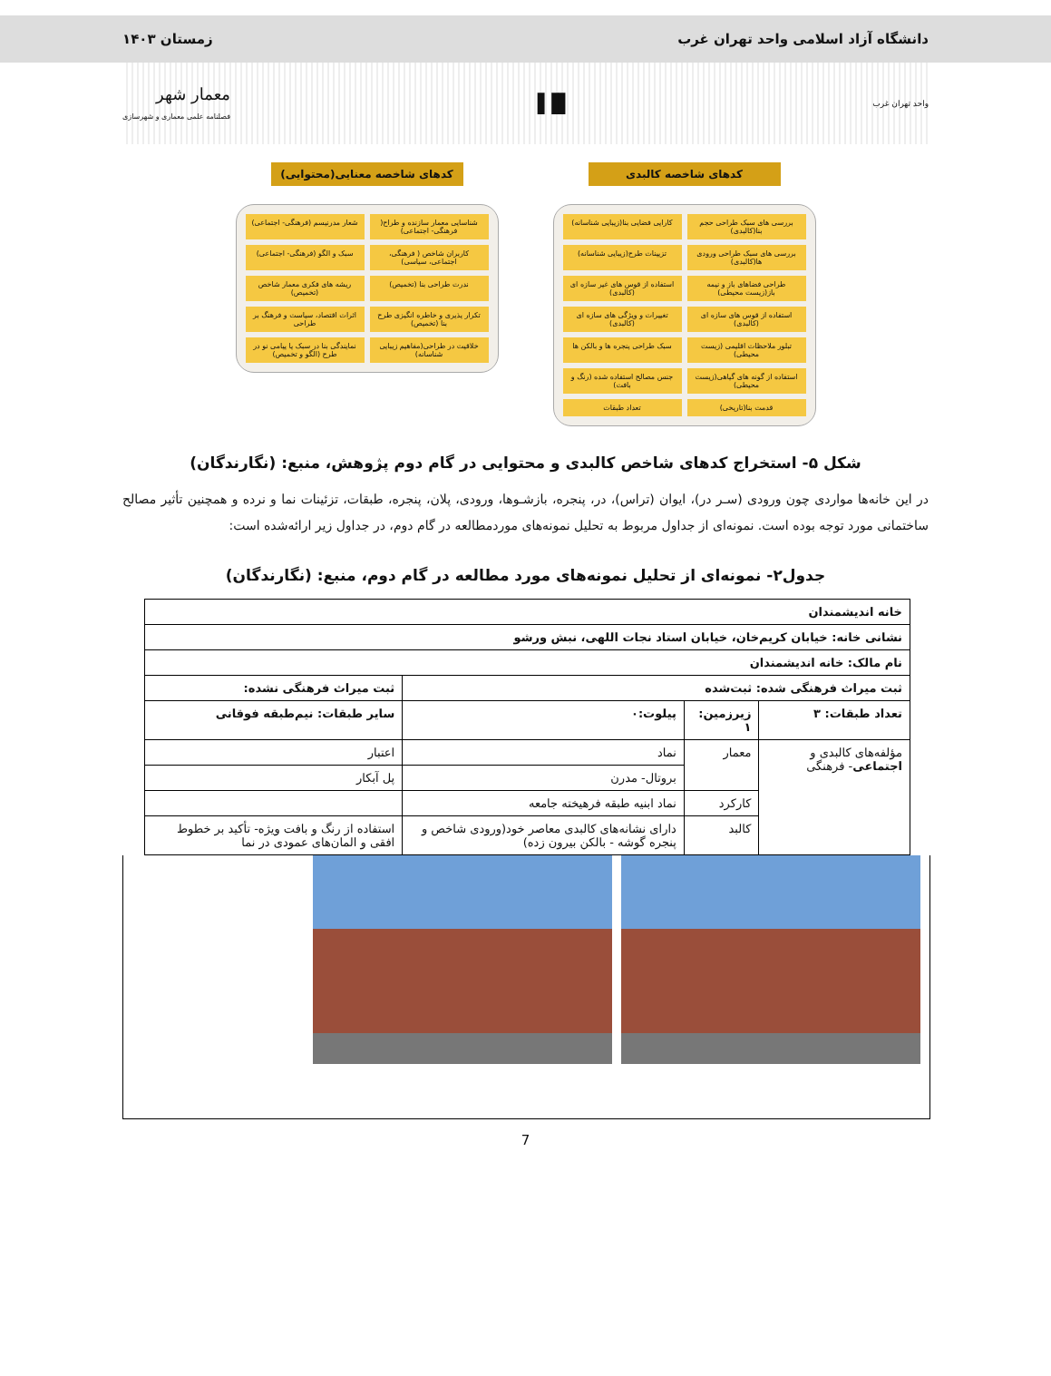دانشگاه آزاد اسلامی واحد تهران غرب زمستان ۱۴۰۳
واحد تهران غرب ▌▐▐ معمار شهر
فصلنامه علمی معماری و شهرسازی
کدهای شاخصه کالبدی
بررسی های سبک طراحی حجم بنا(کالبدی)
کارایی فضایی بنا(زیبایی شناسانه)
بررسی های سبک طراحی ورودی ها(کالبدی)
تزیینات طرح(زیبایی شناسانه)
طراحی فضاهای باز و نیمه باز(زیست محیطی)
استفاده از قوس های غیر سازه ای (کالبدی)
استفاده از قوس های سازه ای (کالبدی)
تغییرات و ویژگی های سازه ای (کالبدی)
تبلور ملاحظات اقلیمی (زیست محیطی)
سبک طراحی پنجره ها و بالکن ها
استفاده از گونه های گیاهی(زیست محیطی)
جنس مصالح استفاده شده (رنگ و بافت)
قدمت بنا(تاریخی)
تعداد طبقات
کدهای شاخصه معنایی(محتوایی)
شناسایی معمار سازنده و طراح( فرهنگی- اجتماعی)
شعار مدرنیسم (فرهنگی- اجتماعی)
کاربران شاخص ( فرهنگی، اجتماعی، سیاسی)
سبک و الگو (فرهنگی- اجتماعی)
ندرت طراحی بنا (تخمیص)
ریشه های فکری معمار شاخص (تخمیص)
تکرار پذیری و خاطره انگیزی طرح بنا (تخمیص)
اثرات اقتصاد، سیاست و فرهنگ بر طراحی
خلاقیت در طراحی(مفاهیم زیبایی شناسانه)
نمایندگی بنا در سبک یا پیامی نو در طرح (الگو و تخمیص)
شکل ۵- استخراج کدهای شاخص کالبدی و محتوایی در گام دوم پژوهش، منبع: (نگارندگان)
در این خانه‌ها مواردی چون ورودی (سـر در)، ایوان (تراس)، در، پنجره، بازشـوها، ورودی، پلان، پنجره، طبقات، تزئینات نما و نرده و همچنین تأثیر مصالح ساختمانی مورد توجه بوده است. نمونه‌ای از جداول مربوط به تحلیل نمونه‌های موردمطالعه در گام دوم، در جداول زیر ارائه‌شده است:
جدول۲- نمونه‌ای از تحلیل نمونه‌های مورد مطالعه در گام دوم، منبع: (نگارندگان)
| خانه اندیشمندان | | | |
| نشانی خانه: خیابان کریم‌خان، خیابان استاد نجات اللهی، نبش ورشو | | | |
| نام مالک: خانه اندیشمندان | | | |
| ثبت میراث فرهنگی شده: ثبت‌شده | | | ثبت میراث فرهنگی نشده: |
| تعداد طبقات: ۳ | زیرزمین: ۱ | پیلوت:۰ | سایر طبقات: نیم‌طبقه فوقانی |
| مؤلفه‌های کالبدی و اجتماعی - فرهنگی | معمار | نماد | اعتبار |
| | | بروتال- مدرن | پل آبکار |
| | کارکرد | نماد ابنیه طبقه فرهیخته جامعه | |
| | کالبد | دارای نشانه‌های کالبدی معاصر خود(ورودی شاخص و پنجره گوشه - بالکن بیرون زده) | استفاده از رنگ و بافت ویژه- تأکید بر خطوط افقی و المان‌های عمودی در نما |
7